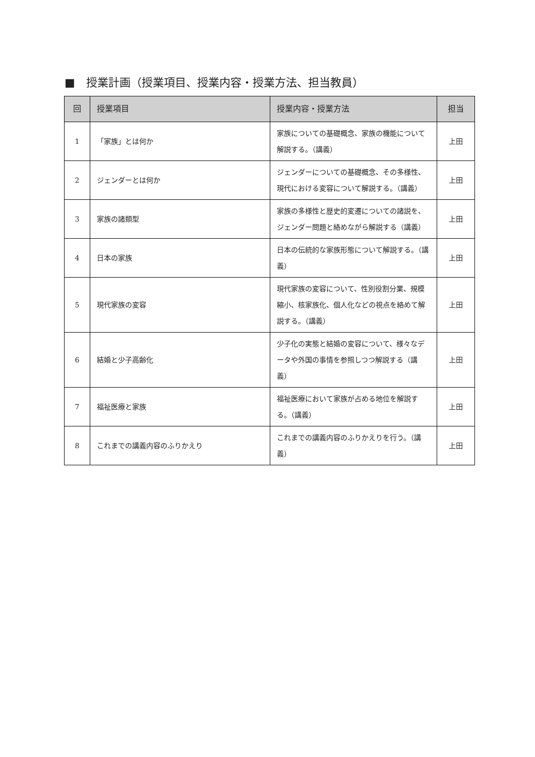■　授業計画（授業項目、授業内容・授業方法、担当教員）
| 回 | 授業項目 | 授業内容・授業方法 | 担当 |
| --- | --- | --- | --- |
| 1 | 「家族」とは何か | 家族についての基礎概念、家族の機能について解説する。（講義） | 上田 |
| 2 | ジェンダーとは何か | ジェンダーについての基礎概念、その多様性、現代における変容について解説する。（講義） | 上田 |
| 3 | 家族の諸類型 | 家族の多様性と歴史的変遷についての諸説を、ジェンダー問題と絡めながら解説する（講義） | 上田 |
| 4 | 日本の家族 | 日本の伝統的な家族形態について解説する。（講義） | 上田 |
| 5 | 現代家族の変容 | 現代家族の変容について、性別役割分業、規模縮小、核家族化、個人化などの視点を絡めて解説する。（講義） | 上田 |
| 6 | 結婚と少子高齢化 | 少子化の実態と結婚の変容について、様々なデータや外国の事情を参照しつつ解説する（講義） | 上田 |
| 7 | 福祉医療と家族 | 福祉医療において家族が占める地位を解説する。（講義） | 上田 |
| 8 | これまでの講義内容のふりかえり | これまでの講義内容のふりかえりを行う。（講義） | 上田 |